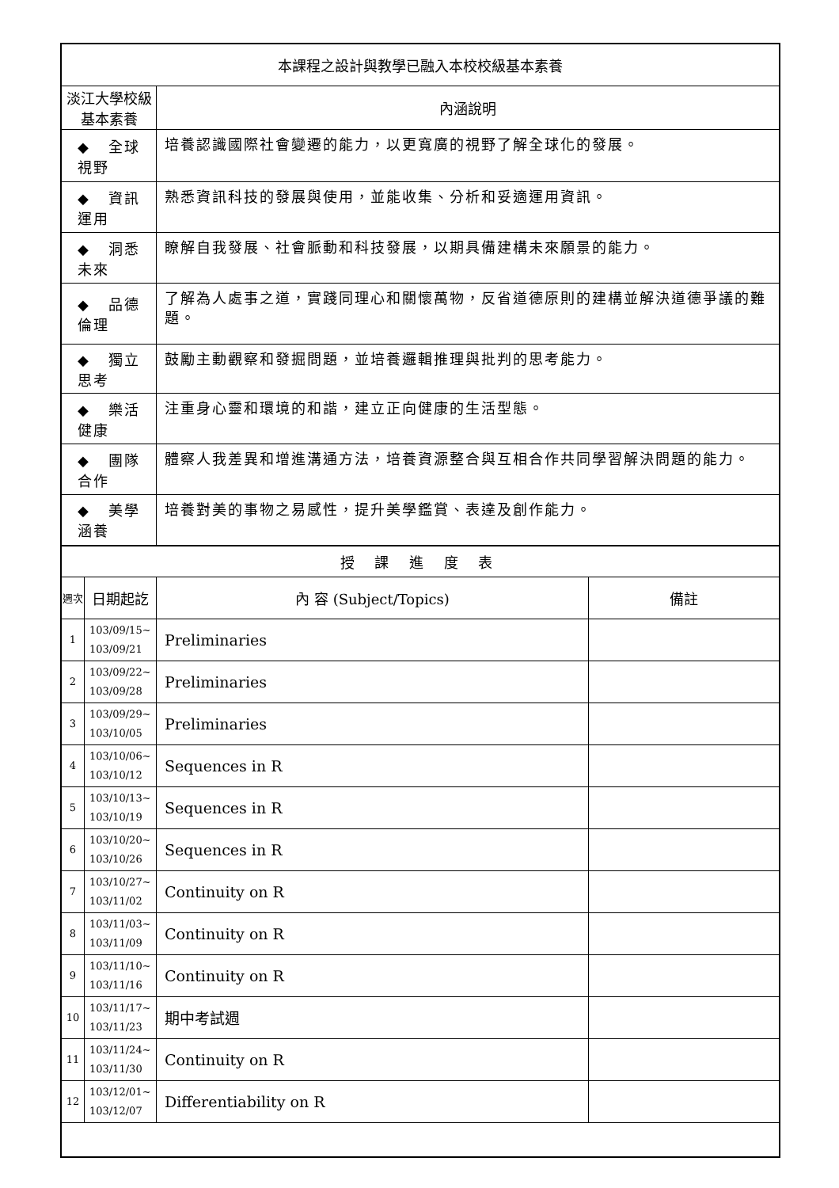| 本課程之設計與教學已融入本校校級基本素養 | | | |
| 淡江大學校級基本素養 | | 內涵說明 | |
| ◆ 全球視野 | | 培養認識國際社會變遷的能力，以更寬廣的視野了解全球化的發展。 | |
| ◆ 資訊運用 | | 熟悉資訊科技的發展與使用，並能收集、分析和妥適運用資訊。 | |
| ◆ 洞悉未來 | | 瞭解自我發展、社會脈動和科技發展，以期具備建構未來願景的能力。 | |
| ◆ 品德倫理 | | 了解為人處事之道，實踐同理心和關懷萬物，反省道德原則的建構並解決道德爭議的難題。 | |
| ◆ 獨立思考 | | 鼓勵主動觀察和發掘問題，並培養邏輯推理與批判的思考能力。 | |
| ◆ 樂活健康 | | 注重身心靈和環境的和諧，建立正向健康的生活型態。 | |
| ◆ 團隊合作 | | 體察人我差異和增進溝通方法，培養資源整合與互相合作共同學習解決問題的能力。 | |
| ◆ 美學涵養 | | 培養對美的事物之易感性，提升美學鑑賞、表達及創作能力。 | |
| 授 課 進 度 表 | | | |
| 週次 | 日期起訖 | 內 容 (Subject/Topics) | 備註 |
| 1 | 103/09/15~ 103/09/21 | Preliminaries | |
| 2 | 103/09/22~ 103/09/28 | Preliminaries | |
| 3 | 103/09/29~ 103/10/05 | Preliminaries | |
| 4 | 103/10/06~ 103/10/12 | Sequences in R | |
| 5 | 103/10/13~ 103/10/19 | Sequences in R | |
| 6 | 103/10/20~ 103/10/26 | Sequences in R | |
| 7 | 103/10/27~ 103/11/02 | Continuity on R | |
| 8 | 103/11/03~ 103/11/09 | Continuity on R | |
| 9 | 103/11/10~ 103/11/16 | Continuity on R | |
| 10 | 103/11/17~ 103/11/23 | 期中考試週 | |
| 11 | 103/11/24~ 103/11/30 | Continuity on R | |
| 12 | 103/12/01~ 103/12/07 | Differentiability on R | |